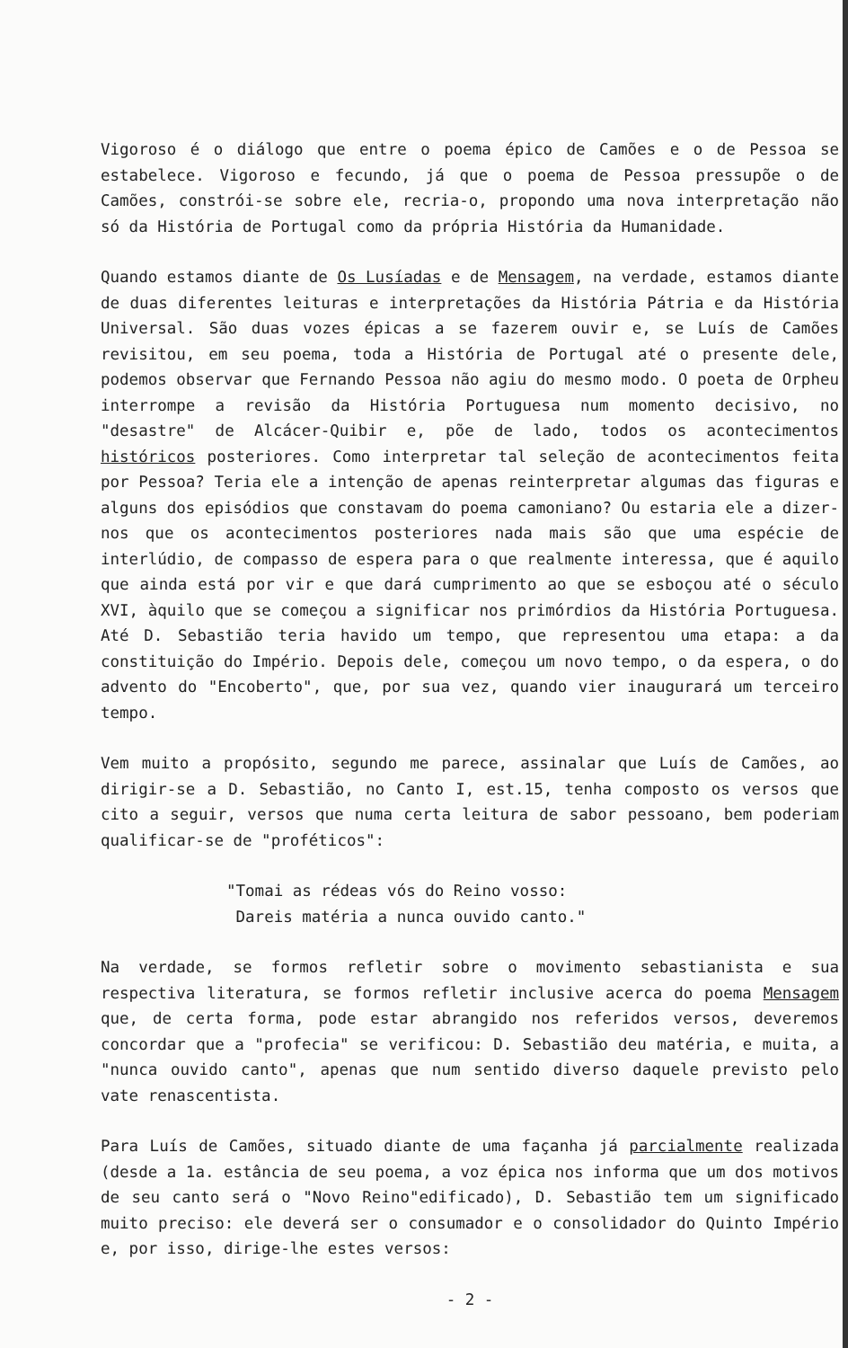Vigoroso é o diálogo que entre o poema épico de Camões e o de Pessoa se estabelece. Vigoroso e fecundo, já que o poema de Pessoa pressupõe o de Camões, constrói-se sobre ele, recria-o, propondo uma nova interpretação não só da História de Portugal como da própria História da Humanidade.
Quando estamos diante de Os Lusíadas e de Mensagem, na verdade, estamos diante de duas diferentes leituras e interpretações da História Pátria e da História Universal. São duas vozes épicas a se fazerem ouvir e, se Luís de Camões revisitou, em seu poema, toda a História de Portugal até o presente dele, podemos observar que Fernando Pessoa não agiu do mesmo modo. O poeta de Orpheu interrompe a revisão da História Portuguesa num momento decisivo, no "desastre" de Alcácer-Quibir e, põe de lado, todos os acontecimentos históricos posteriores. Como interpretar tal seleção de acontecimentos feita por Pessoa? Teria ele a intenção de apenas reinterpretar algumas das figuras e alguns dos episódios que constavam do poema camoniano? Ou estaria ele a dizer-nos que os acontecimentos posteriores nada mais são que uma espécie de interlúdio, de compasso de espera para o que realmente interessa, que é aquilo que ainda está por vir e que dará cumprimento ao que se esboçou até o século XVI, àquilo que se começou a significar nos primórdios da História Portuguesa. Até D. Sebastião teria havido um tempo, que representou uma etapa: a da constituição do Império. Depois dele, começou um novo tempo, o da espera, o do advento do "Encoberto", que, por sua vez, quando vier inaugurará um terceiro tempo.
Vem muito a propósito, segundo me parece, assinalar que Luís de Camões, ao dirigir-se a D. Sebastião, no Canto I, est.15, tenha composto os versos que cito a seguir, versos que numa certa leitura de sabor pessoano, bem poderiam qualificar-se de "proféticos":
"Tomai as rédeas vós do Reino vosso:
Dareis matéria a nunca ouvido canto."
Na verdade, se formos refletir sobre o movimento sebastianista e sua respectiva literatura, se formos refletir inclusive acerca do poema Mensagem que, de certa forma, pode estar abrangido nos referidos versos, deveremos concordar que a "profecia" se verificou: D. Sebastião deu matéria, e muita, a "nunca ouvido canto", apenas que num sentido diverso daquele previsto pelo vate renascentista.
Para Luís de Camões, situado diante de uma façanha já parcialmente realizada (desde a 1a. estância de seu poema, a voz épica nos informa que um dos motivos de seu canto será o "Novo Reino"edificado), D. Sebastião tem um significado muito preciso: ele deverá ser o consumador e o consolidador do Quinto Império e, por isso, dirige-lhe estes versos:
- 2 -